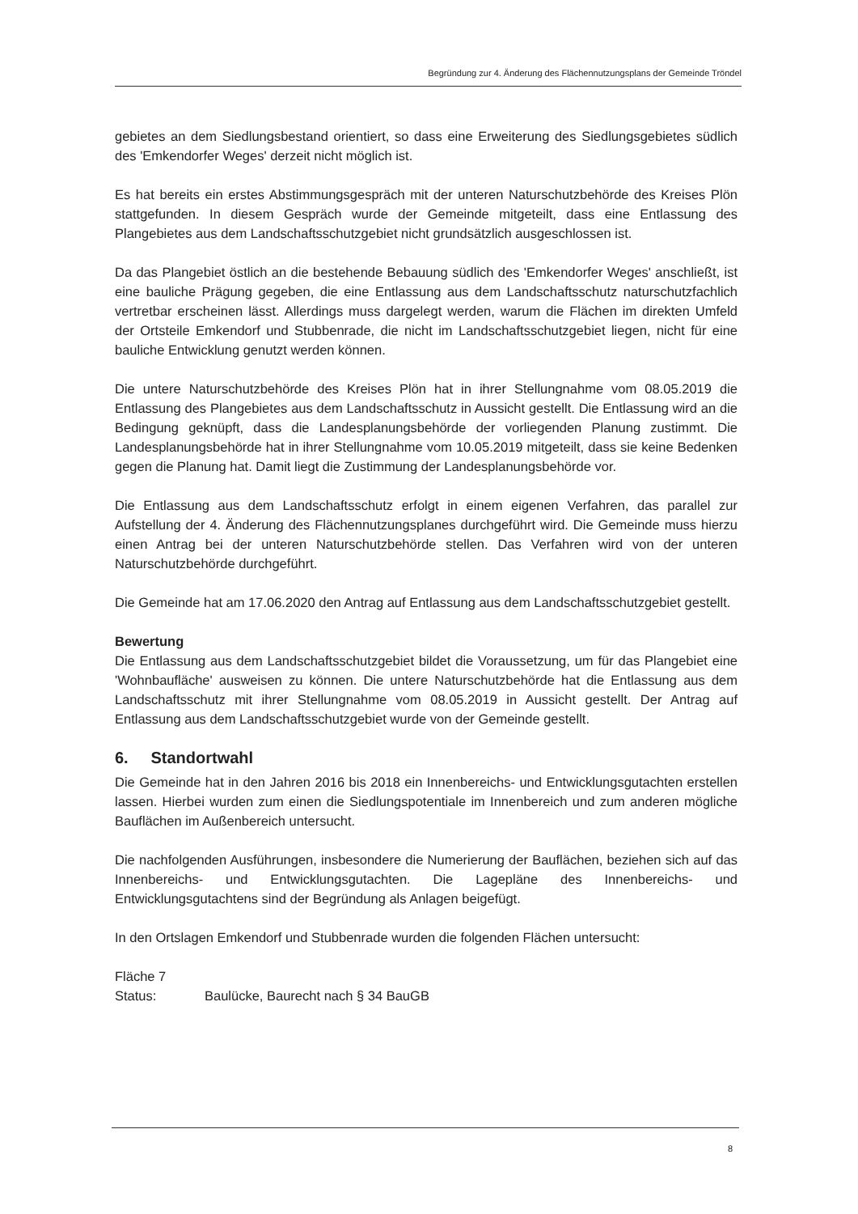Begründung zur 4. Änderung des Flächennutzungsplans der Gemeinde Tröndel
gebietes an dem Siedlungsbestand orientiert, so dass eine Erweiterung des Siedlungsgebietes südlich des 'Emkendorfer Weges' derzeit nicht möglich ist.
Es hat bereits ein erstes Abstimmungsgespräch mit der unteren Naturschutzbehörde des Kreises Plön stattgefunden. In diesem Gespräch wurde der Gemeinde mitgeteilt, dass eine Entlassung des Plangebietes aus dem Landschaftsschutzgebiet nicht grundsätzlich ausgeschlossen ist.
Da das Plangebiet östlich an die bestehende Bebauung südlich des 'Emkendorfer Weges' anschließt, ist eine bauliche Prägung gegeben, die eine Entlassung aus dem Landschaftsschutz naturschutzfachlich vertretbar erscheinen lässt. Allerdings muss dargelegt werden, warum die Flächen im direkten Umfeld der Ortsteile Emkendorf und Stubbenrade, die nicht im Landschaftsschutzgebiet liegen, nicht für eine bauliche Entwicklung genutzt werden können.
Die untere Naturschutzbehörde des Kreises Plön hat in ihrer Stellungnahme vom 08.05.2019 die Entlassung des Plangebietes aus dem Landschaftsschutz in Aussicht gestellt. Die Entlassung wird an die Bedingung geknüpft, dass die Landesplanungsbehörde der vorliegenden Planung zustimmt. Die Landesplanungsbehörde hat in ihrer Stellungnahme vom 10.05.2019 mitgeteilt, dass sie keine Bedenken gegen die Planung hat. Damit liegt die Zustimmung der Landesplanungsbehörde vor.
Die Entlassung aus dem Landschaftsschutz erfolgt in einem eigenen Verfahren, das parallel zur Aufstellung der 4. Änderung des Flächennutzungsplanes durchgeführt wird. Die Gemeinde muss hierzu einen Antrag bei der unteren Naturschutzbehörde stellen. Das Verfahren wird von der unteren Naturschutzbehörde durchgeführt.
Die Gemeinde hat am 17.06.2020 den Antrag auf Entlassung aus dem Landschaftsschutzgebiet gestellt.
Bewertung
Die Entlassung aus dem Landschaftsschutzgebiet bildet die Voraussetzung, um für das Plangebiet eine 'Wohnbaufläche' ausweisen zu können. Die untere Naturschutzbehörde hat die Entlassung aus dem Landschaftsschutz mit ihrer Stellungnahme vom 08.05.2019 in Aussicht gestellt. Der Antrag auf Entlassung aus dem Landschaftsschutzgebiet wurde von der Gemeinde gestellt.
6. Standortwahl
Die Gemeinde hat in den Jahren 2016 bis 2018 ein Innenbereichs- und Entwicklungsgutachten erstellen lassen. Hierbei wurden zum einen die Siedlungspotentiale im Innenbereich und zum anderen mögliche Bauflächen im Außenbereich untersucht.
Die nachfolgenden Ausführungen, insbesondere die Numerierung der Bauflächen, beziehen sich auf das Innenbereichs- und Entwicklungsgutachten. Die Lagepläne des Innenbereichs- und Entwicklungsgutachtens sind der Begründung als Anlagen beigefügt.
In den Ortslagen Emkendorf und Stubbenrade wurden die folgenden Flächen untersucht:
Fläche 7
Status: Baulücke, Baurecht nach § 34 BauGB
8